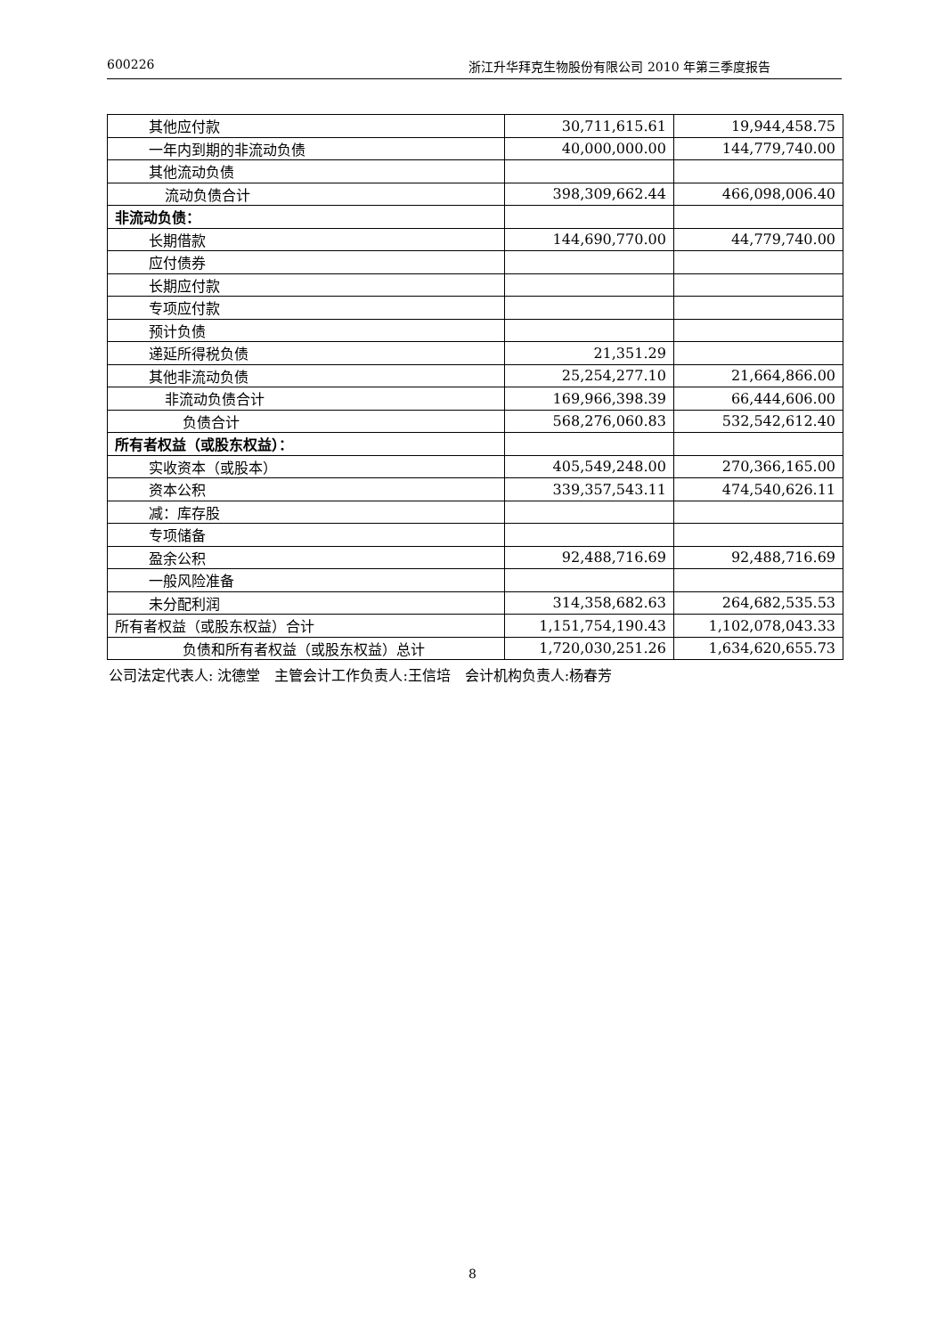600226 浙江升华拜克生物股份有限公司 2010 年第三季度报告
| 其他应付款 | 30,711,615.61 | 19,944,458.75 |
| 一年内到期的非流动负债 | 40,000,000.00 | 144,779,740.00 |
| 其他流动负债 | | |
| 流动负债合计 | 398,309,662.44 | 466,098,006.40 |
| 非流动负债： | | |
| 长期借款 | 144,690,770.00 | 44,779,740.00 |
| 应付债券 | | |
| 长期应付款 | | |
| 专项应付款 | | |
| 预计负债 | | |
| 递延所得税负债 | 21,351.29 | |
| 其他非流动负债 | 25,254,277.10 | 21,664,866.00 |
| 非流动负债合计 | 169,966,398.39 | 66,444,606.00 |
| 负债合计 | 568,276,060.83 | 532,542,612.40 |
| 所有者权益（或股东权益）： | | |
| 实收资本（或股本） | 405,549,248.00 | 270,366,165.00 |
| 资本公积 | 339,357,543.11 | 474,540,626.11 |
| 减：库存股 | | |
| 专项储备 | | |
| 盈余公积 | 92,488,716.69 | 92,488,716.69 |
| 一般风险准备 | | |
| 未分配利润 | 314,358,682.63 | 264,682,535.53 |
| 所有者权益（或股东权益）合计 | 1,151,754,190.43 | 1,102,078,043.33 |
| 负债和所有者权益（或股东权益）总计 | 1,720,030,251.26 | 1,634,620,655.73 |
公司法定代表人: 沈德堂　主管会计工作负责人:王信培　会计机构负责人:杨春芳
8